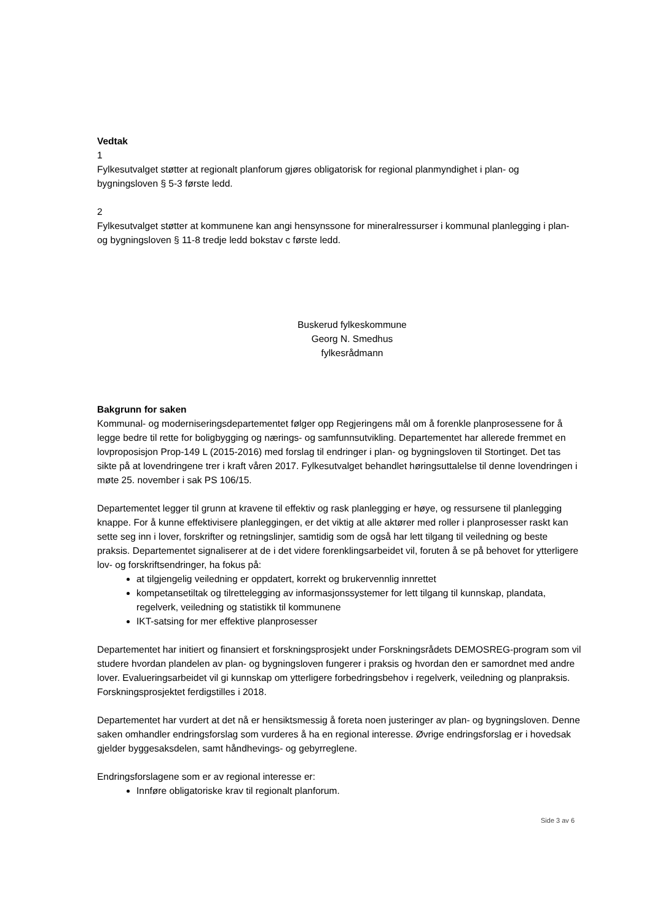Vedtak
1
Fylkesutvalget støtter at regionalt planforum gjøres obligatorisk for regional planmyndighet i plan- og bygningsloven § 5-3 første ledd.
2
Fylkesutvalget støtter at kommunene kan angi hensynssone for mineralressurser i kommunal planlegging i plan- og bygningsloven § 11-8 tredje ledd bokstav c første ledd.
Buskerud fylkeskommune
Georg N. Smedhus
fylkesrådmann
Bakgrunn for saken
Kommunal- og moderniseringsdepartementet følger opp Regjeringens mål om å forenkle planprosessene for å legge bedre til rette for boligbygging og nærings- og samfunnsutvikling. Departementet har allerede fremmet en lovproposisjon Prop-149 L (2015-2016) med forslag til endringer i plan- og bygningsloven til Stortinget. Det tas sikte på at lovendringene trer i kraft våren 2017. Fylkesutvalget behandlet høringsuttalelse til denne lovendringen i møte 25. november i sak PS 106/15.
Departementet legger til grunn at kravene til effektiv og rask planlegging er høye, og ressursene til planlegging knappe. For å kunne effektivisere planleggingen, er det viktig at alle aktører med roller i planprosesser raskt kan sette seg inn i lover, forskrifter og retningslinjer, samtidig som de også har lett tilgang til veiledning og beste praksis. Departementet signaliserer at de i det videre forenklingsarbeidet vil, foruten å se på behovet for ytterligere lov- og forskriftsendringer, ha fokus på:
at tilgjengelig veiledning er oppdatert, korrekt og brukervennlig innrettet
kompetansetiltak og tilrettelegging av informasjonssystemer for lett tilgang til kunnskap, plandata, regelverk, veiledning og statistikk til kommunene
IKT-satsing for mer effektive planprosesser
Departementet har initiert og finansiert et forskningsprosjekt under Forskningsrådets DEMOSREG-program som vil studere hvordan plandelen av plan- og bygningsloven fungerer i praksis og hvordan den er samordnet med andre lover. Evalueringsarbeidet vil gi kunnskap om ytterligere forbedringsbehov i regelverk, veiledning og planpraksis. Forskningsprosjektet ferdigstilles i 2018.
Departementet har vurdert at det nå er hensiktsmessig å foreta noen justeringer av plan- og bygningsloven. Denne saken omhandler endringsforslag som vurderes å ha en regional interesse. Øvrige endringsforslag er i hovedsak gjelder byggesaksdelen, samt håndhevings- og gebyrreglene.
Endringsforslagene som er av regional interesse er:
Innføre obligatoriske krav til regionalt planforum.
Side 3 av 6